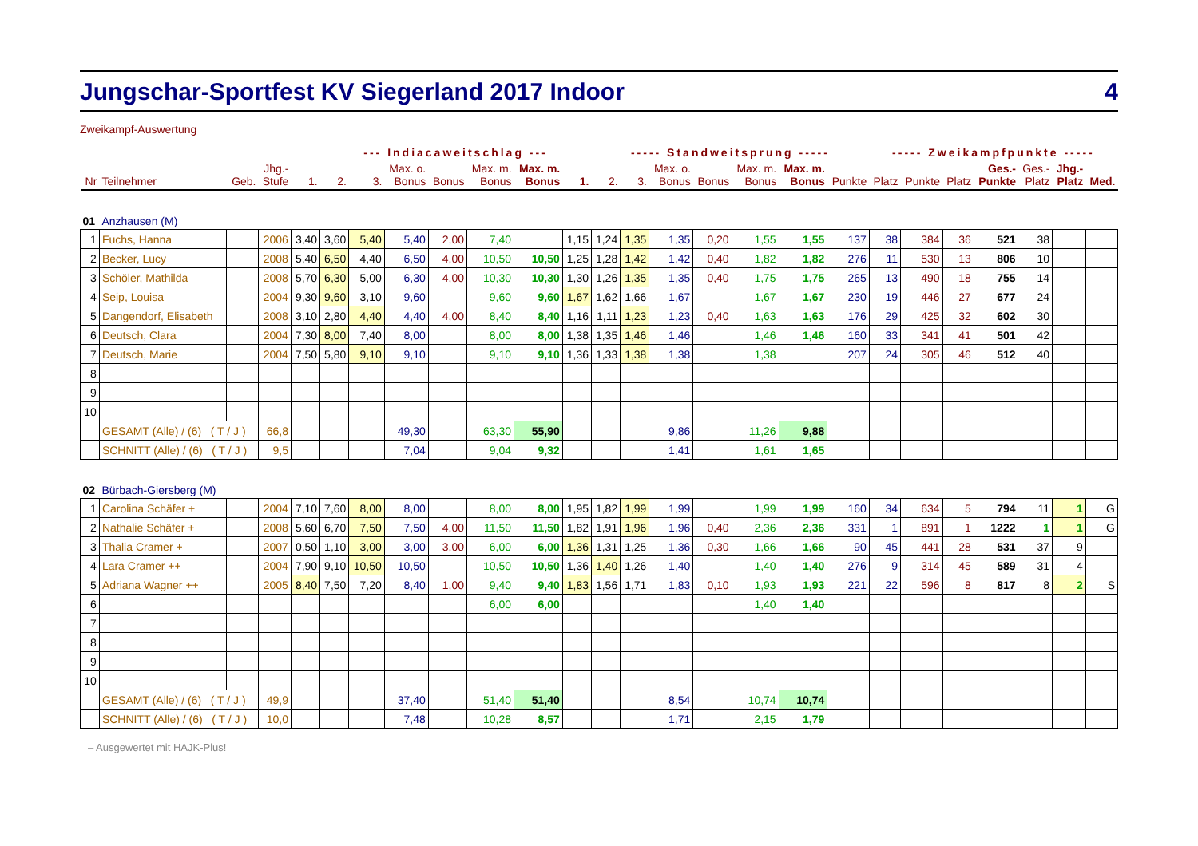Jungschar-Sportfest KV Siegerland 2017 Indoor 4
Zweikampf-Auswertung
| | | | | | --- Indiacaweitschlag --- | | | | | | | ----- Standweitsprung ----- | | | | | | | ----- Zweikampfpunkte ----- | | | | | | |
| --- | --- | --- | --- | --- | --- | --- | --- | --- | --- | --- | --- | --- | --- | --- | --- | --- | --- | --- | --- | --- | --- | --- | --- | --- | --- |
| Nr | Teilnehmer | Geb. | Jhg.- Stufe | 1. | 2. | 3. | Max. o. Bonus | Bonus | Max. m. Bonus | Max. m. Bonus | 1. | 2. | 3. | Max. o. Bonus | Bonus | Max. m. Bonus | Max. m. Bonus | Punkte | Platz | Punkte | Platz | Ges.- Punkte | Ges.- Platz | Jhg.- Platz | Med. |
| 01 | Anzhausen (M) | | | | | | | | | | | | | | | | | | | | | | | | |
| 1 | Fuchs, Hanna | | 2006 | 3,40 | 3,60 | 5,40 | 5,40 | 2,00 | 7,40 | | 1,15 | 1,24 | 1,35 | 1,35 | 0,20 | 1,55 | 1,55 | 137 | 38 | 384 | 36 | 521 | 38 | | |
| 2 | Becker, Lucy | | 2008 | 5,40 | 6,50 | 4,40 | 6,50 | 4,00 | 10,50 | 10,50 | 1,25 | 1,28 | 1,42 | 1,42 | 0,40 | 1,82 | 1,82 | 276 | 11 | 530 | 13 | 806 | 10 | | |
| 3 | Schöler, Mathilda | | 2008 | 5,70 | 6,30 | 5,00 | 6,30 | 4,00 | 10,30 | 10,30 | 1,30 | 1,26 | 1,35 | 1,35 | 0,40 | 1,75 | 1,75 | 265 | 13 | 490 | 18 | 755 | 14 | | |
| 4 | Seip, Louisa | | 2004 | 9,30 | 9,60 | 3,10 | 9,60 | | 9,60 | 9,60 | 1,67 | 1,62 | 1,66 | 1,67 | | 1,67 | 1,67 | 230 | 19 | 446 | 27 | 677 | 24 | | |
| 5 | Dangendorf, Elisabeth | | 2008 | 3,10 | 2,80 | 4,40 | 4,40 | 4,00 | 8,40 | 8,40 | 1,16 | 1,11 | 1,23 | 1,23 | 0,40 | 1,63 | 1,63 | 176 | 29 | 425 | 32 | 602 | 30 | | |
| 6 | Deutsch, Clara | | 2004 | 7,30 | 8,00 | 7,40 | 8,00 | | 8,00 | 8,00 | 1,38 | 1,35 | 1,46 | 1,46 | | 1,46 | 1,46 | 160 | 33 | 341 | 41 | 501 | 42 | | |
| 7 | Deutsch, Marie | | 2004 | 7,50 | 5,80 | 9,10 | 9,10 | | 9,10 | 9,10 | 1,36 | 1,33 | 1,38 | 1,38 | | 1,38 | | 207 | 24 | 305 | 46 | 512 | 40 | | |
| 8 | | | | | | | | | | | | | | | | | | | | | | | | | |
| 9 | | | | | | | | | | | | | | | | | | | | | | | | | |
| 10 | | | | | | | | | | | | | | | | | | | | | | | | | |
| | GESAMT (Alle) / (6) ( T / J ) | | 66,8 | | | | 49,30 | | 63,30 | 55,90 | | | | 9,86 | | 11,26 | 9,88 | | | | | | | | |
| | SCHNITT (Alle) / (6) ( T / J ) | | 9,5 | | | | 7,04 | | 9,04 | 9,32 | | | | 1,41 | | 1,61 | 1,65 | | | | | | | | |
| 02 | Bürbach-Giersberg (M) | | | | | | | | | | | | | | | | | | | | | | | | |
| 1 | Carolina Schäfer + | | 2004 | 7,10 | 7,60 | 8,00 | 8,00 | | 8,00 | 8,00 | 1,95 | 1,82 | 1,99 | 1,99 | | 1,99 | 1,99 | 160 | 34 | 634 | 5 | 794 | 11 | 1 | G |
| 2 | Nathalie Schäfer + | | 2008 | 5,60 | 6,70 | 7,50 | 7,50 | 4,00 | 11,50 | 11,50 | 1,82 | 1,91 | 1,96 | 1,96 | 0,40 | 2,36 | 2,36 | 331 | 1 | 891 | 1 | 1222 | 1 | 1 | G |
| 3 | Thalia Cramer + | | 2007 | 0,50 | 1,10 | 3,00 | 3,00 | 3,00 | 6,00 | 6,00 | 1,36 | 1,31 | 1,25 | 1,36 | 0,30 | 1,66 | 1,66 | 90 | 45 | 441 | 28 | 531 | 37 | 9 | |
| 4 | Lara Cramer ++ | | 2004 | 7,90 | 9,10 | 10,50 | 10,50 | | 10,50 | 10,50 | 1,36 | 1,40 | 1,26 | 1,40 | | 1,40 | 1,40 | 276 | 9 | 314 | 45 | 589 | 31 | 4 | |
| 5 | Adriana Wagner ++ | | 2005 | 8,40 | 7,50 | 7,20 | 8,40 | 1,00 | 9,40 | 9,40 | 1,83 | 1,56 | 1,71 | 1,83 | 0,10 | 1,93 | 1,93 | 221 | 22 | 596 | 8 | 817 | 8 | 2 | S |
| 6 | | | | | | | | | 6,00 | 6,00 | | | | | | 1,40 | 1,40 | | | | | | | | |
| 7 | | | | | | | | | | | | | | | | | | | | | | | | | |
| 8 | | | | | | | | | | | | | | | | | | | | | | | | | |
| 9 | | | | | | | | | | | | | | | | | | | | | | | | | |
| 10 | | | | | | | | | | | | | | | | | | | | | | | | | |
| | GESAMT (Alle) / (6) ( T / J ) | | 49,9 | | | | 37,40 | | 51,40 | 51,40 | | | | 8,54 | | 10,74 | 10,74 | | | | | | | | |
| | SCHNITT (Alle) / (6) ( T / J ) | | 10,0 | | | | 7,48 | | 10,28 | 8,57 | | | | 1,71 | | 2,15 | 1,79 | | | | | | | | |
– Ausgewertet mit HAJK-Plus!